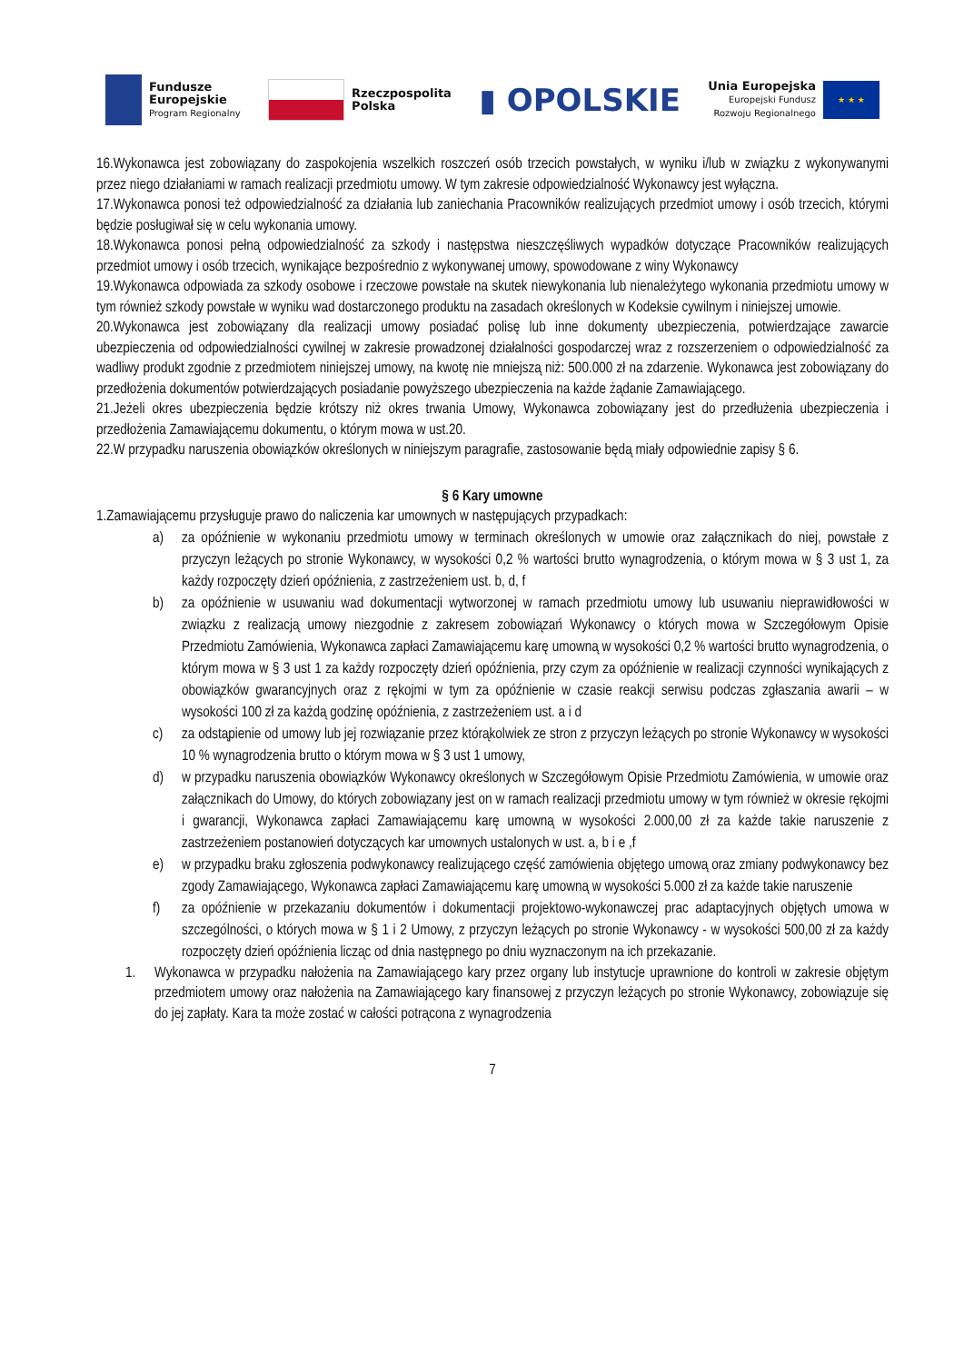Fundusze
Europejskie
Program Regionalny
Rzeczpospolita
Polska
▮ OPOLSKIE
Unia Europejska
Europejski Fundusz
Rozwoju Regionalnego
★ ★ ★
16.Wykonawca jest zobowiązany do zaspokojenia wszelkich roszczeń osób trzecich powstałych, w wyniku i/lub w związku z wykonywanymi przez niego działaniami w ramach realizacji przedmiotu umowy. W tym zakresie odpowiedzialność Wykonawcy jest wyłączna.
17.Wykonawca ponosi też odpowiedzialność za działania lub zaniechania Pracowników realizujących przedmiot umowy i osób trzecich, którymi będzie posługiwał się w celu wykonania umowy.
18.Wykonawca ponosi pełną odpowiedzialność za szkody i następstwa nieszczęśliwych wypadków dotyczące Pracowników realizujących przedmiot umowy i osób trzecich, wynikające bezpośrednio z wykonywanej umowy, spowodowane z winy Wykonawcy
19.Wykonawca odpowiada za szkody osobowe i rzeczowe powstałe na skutek niewykonania lub nienależytego wykonania przedmiotu umowy w tym również szkody powstałe w wyniku wad dostarczonego produktu na zasadach określonych w Kodeksie cywilnym i niniejszej umowie.
20.Wykonawca jest zobowiązany dla realizacji umowy posiadać polisę lub inne dokumenty ubezpieczenia, potwierdzające zawarcie ubezpieczenia od odpowiedzialności cywilnej w zakresie prowadzonej działalności gospodarczej wraz z rozszerzeniem o odpowiedzialność za wadliwy produkt zgodnie z przedmiotem niniejszej umowy, na kwotę nie mniejszą niż: 500.000 zł na zdarzenie. Wykonawca jest zobowiązany do przedłożenia dokumentów potwierdzających posiadanie powyższego ubezpieczenia na każde żądanie Zamawiającego.
21.Jeżeli okres ubezpieczenia będzie krótszy niż okres trwania Umowy, Wykonawca zobowiązany jest do przedłużenia ubezpieczenia i przedłożenia Zamawiającemu dokumentu, o którym mowa w ust.20.
22.W przypadku naruszenia obowiązków określonych w niniejszym paragrafie, zastosowanie będą miały odpowiednie zapisy § 6.
§ 6 Kary umowne
1.Zamawiającemu przysługuje prawo do naliczenia kar umownych w następujących przypadkach:
a) za opóźnienie w wykonaniu przedmiotu umowy w terminach określonych w umowie oraz załącznikach do niej, powstałe z przyczyn leżących po stronie Wykonawcy, w wysokości 0,2 % wartości brutto wynagrodzenia, o którym mowa w § 3 ust 1, za każdy rozpoczęty dzień opóźnienia, z zastrzeżeniem ust. b, d, f
b) za opóźnienie w usuwaniu wad dokumentacji wytworzonej w ramach przedmiotu umowy lub usuwaniu nieprawidłowości w związku z realizacją umowy niezgodnie z zakresem zobowiązań Wykonawcy o których mowa w Szczegółowym Opisie Przedmiotu Zamówienia, Wykonawca zapłaci Zamawiającemu karę umowną w wysokości 0,2 % wartości brutto wynagrodzenia, o którym mowa w § 3 ust 1 za każdy rozpoczęty dzień opóźnienia, przy czym za opóźnienie w realizacji czynności wynikających z obowiązków gwarancyjnych oraz z rękojmi w tym za opóźnienie w czasie reakcji serwisu podczas zgłaszania awarii – w wysokości 100 zł za każdą godzinę opóźnienia, z zastrzeżeniem ust. a i d
c) za odstąpienie od umowy lub jej rozwiązanie przez którąkolwiek ze stron z przyczyn leżących po stronie Wykonawcy w wysokości 10 % wynagrodzenia brutto o którym mowa w § 3 ust 1 umowy,
d) w przypadku naruszenia obowiązków Wykonawcy określonych w Szczegółowym Opisie Przedmiotu Zamówienia, w umowie oraz załącznikach do Umowy, do których zobowiązany jest on w ramach realizacji przedmiotu umowy w tym również w okresie rękojmi i gwarancji, Wykonawca zapłaci Zamawiającemu karę umowną w wysokości 2.000,00 zł za każde takie naruszenie z zastrzeżeniem postanowień dotyczących kar umownych ustalonych w ust. a, b i e ,f
e) w przypadku braku zgłoszenia podwykonawcy realizującego część zamówienia objętego umową oraz zmiany podwykonawcy bez zgody Zamawiającego, Wykonawca zapłaci Zamawiającemu karę umowną w wysokości 5.000 zł za każde takie naruszenie
f) za opóźnienie w przekazaniu dokumentów i dokumentacji projektowo-wykonawczej prac adaptacyjnych objętych umowa w szczególności, o których mowa w § 1 i 2 Umowy, z przyczyn leżących po stronie Wykonawcy - w wysokości 500,00 zł za każdy rozpoczęty dzień opóźnienia licząc od dnia następnego po dniu wyznaczonym na ich przekazanie.
1. Wykonawca w przypadku nałożenia na Zamawiającego kary przez organy lub instytucje uprawnione do kontroli w zakresie objętym przedmiotem umowy oraz nałożenia na Zamawiającego kary finansowej z przyczyn leżących po stronie Wykonawcy, zobowiązuje się do jej zapłaty. Kara ta może zostać w całości potrącona z wynagrodzenia
7